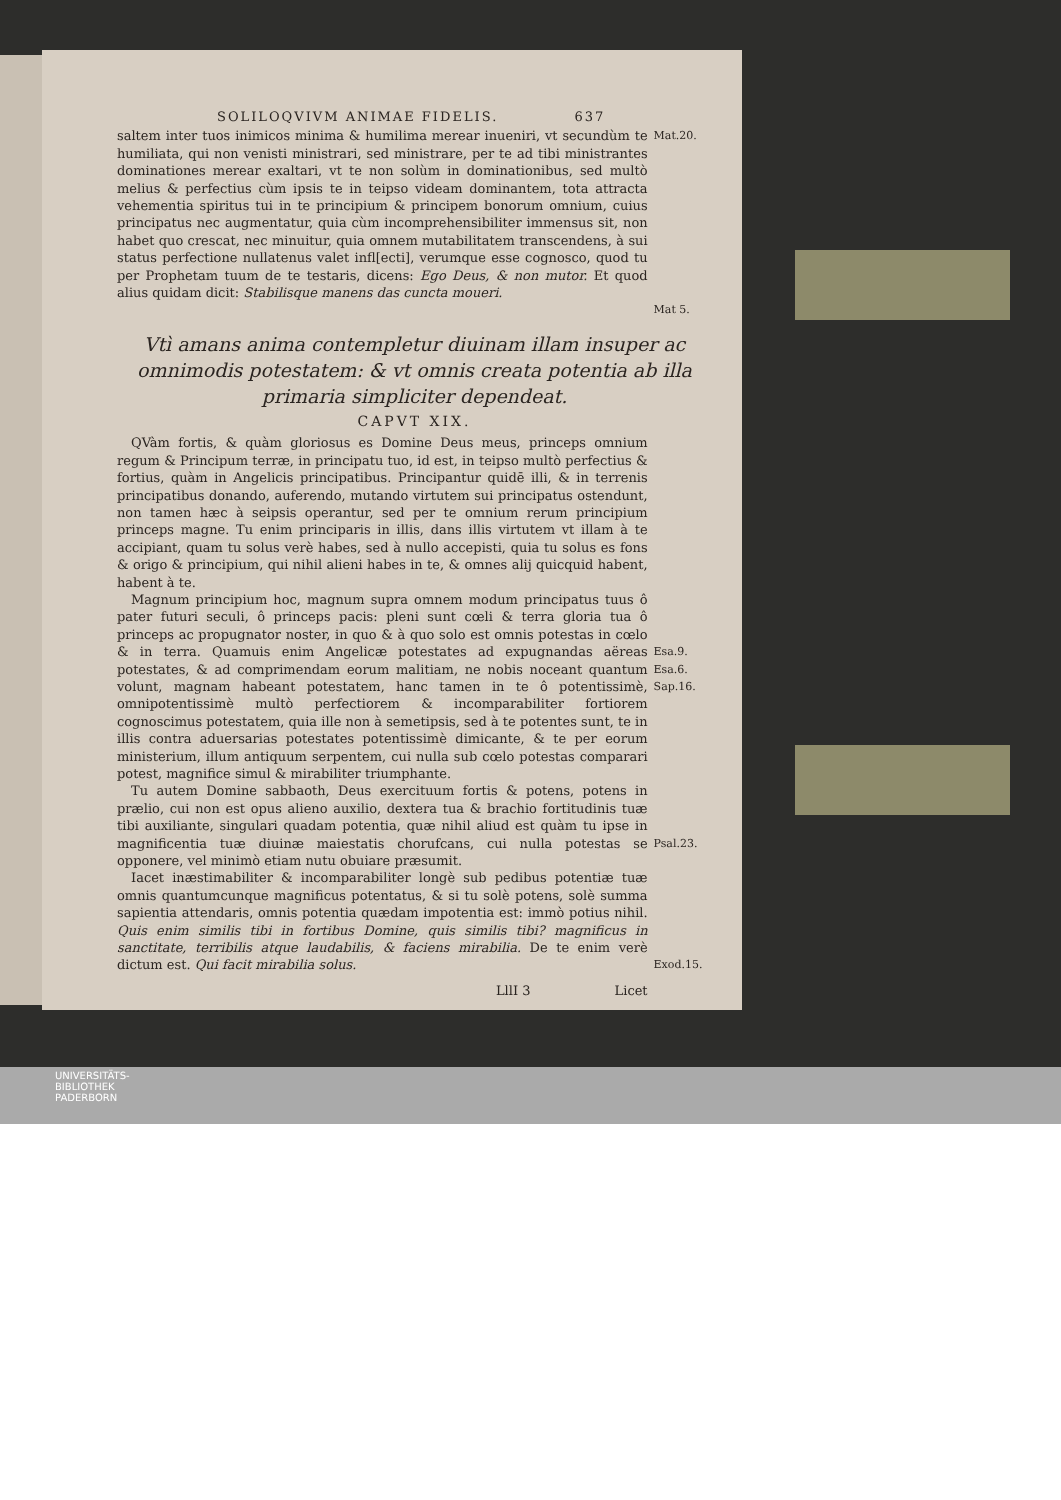SOLILOQVIVM ANIMAE FIDELIS. 637
saltem inter tuos inimicos minima & humilima merear inueniri, vt secundùm te humiliata, qui non venisti ministrari, sed ministrare, per te ad tibi ministrantes dominationes merear exaltari, vt te non solùm in dominationibus, sed multò melius & perfectius cùm ipsis te in teipso videam dominantem, tota attracta vehementia spiritus tui in te principium & principem bonorum omnium, cuius principatus nec augmentatur, quia cùm incomprehensibiliter immensus sit, non habet quo crescat, nec minuitur, quia omnem mutabilitatem transcendens, à sui status perfectione nullatenus valet infl[ecti], verumque esse cognosco, quod tu per Prophetam tuum de te testaris, dicens: Ego Deus, & non mutor. Et quod alius quidam dicit: Stabilisque manens das cuncta moueri.
Mat.20.
Mat 5.
Vtì amans anima contempletur diuinam illam insuper ac omnimodis potestatem: & vt omnis creata potentia ab illa primaria simpliciter dependeat.
CAPVT XIX.
QVàm fortis, & quàm gloriosus es Domine Deus meus, princeps omnium regum & Principum terræ, in principatu tuo, id est, in teipso multò perfectius & fortius, quàm in Angelicis principatibus. Principantur quidē illi, & in terrenis principatibus donando, auferendo, mutando virtutem sui principatus ostendunt, non tamen hæc à seipsis operantur, sed per te omnium rerum principium princeps magne. Tu enim principaris in illis, dans illis virtutem vt illam à te accipiant, quam tu solus verè habes, sed à nullo accepisti, quia tu solus es fons & origo & principium, qui nihil alieni habes in te, & omnes alij quicquid habent, habent à te.
Magnum principium hoc, magnum supra omnem modum principatus tuus ô pater futuri seculi, ô princeps pacis: pleni sunt cœli & terra gloria tua ô princeps ac propugnator noster, in quo & à quo solo est omnis potestas in cœlo & in terra. Quamuis enim Angelicæ potestates ad expugnandas aëreas potestates, & ad comprimendam eorum malitiam, ne nobis noceant quantum volunt, magnam habeant potestatem, hanc tamen in te ô potentissimè, omnipotentissimè multò perfectiorem & incomparabiliter fortiorem cognoscimus potestatem, quia ille non à semetipsis, sed à te potentes sunt, te in illis contra aduersarias potestates potentissimè dimicante, & te per eorum ministerium, illum antiquum serpentem, cui nulla sub cœlo potestas comparari potest, magnifice simul & mirabiliter triumphante.
Tu autem Domine sabbaoth, Deus exercituum fortis & potens, potens in prælio, cui non est opus alieno auxilio, dextera tua & brachio fortitudinis tuæ tibi auxiliante, singulari quadam potentia, quæ nihil aliud est quàm tu ipse in magnificentia tuæ diuinæ maiestatis chorufcans, cui nulla potestas se opponere, vel minimò etiam nutu obuiare præsumit.
Iacet inæstimabiliter & incomparabiliter longè sub pedibus potentiæ tuæ omnis quantumcunque magnificus potentatus, & si tu solè potens, solè summa sapientia attendaris, omnis potentia quædam impotentia est: immò potius nihil. Quis enim similis tibi in fortibus Domine, quis similis tibi? magnificus in sanctitate, terribilis atque laudabilis, & faciens mirabilia. De te enim verè dictum est. Qui facit mirabilia solus.
LllI 3 Licet
Esa.9.
Esa.6.
Sap.16.
Psal.23.
Exod.15.
UNIVERSITÄTS-
BIBLIOTHEK
PADERBORN